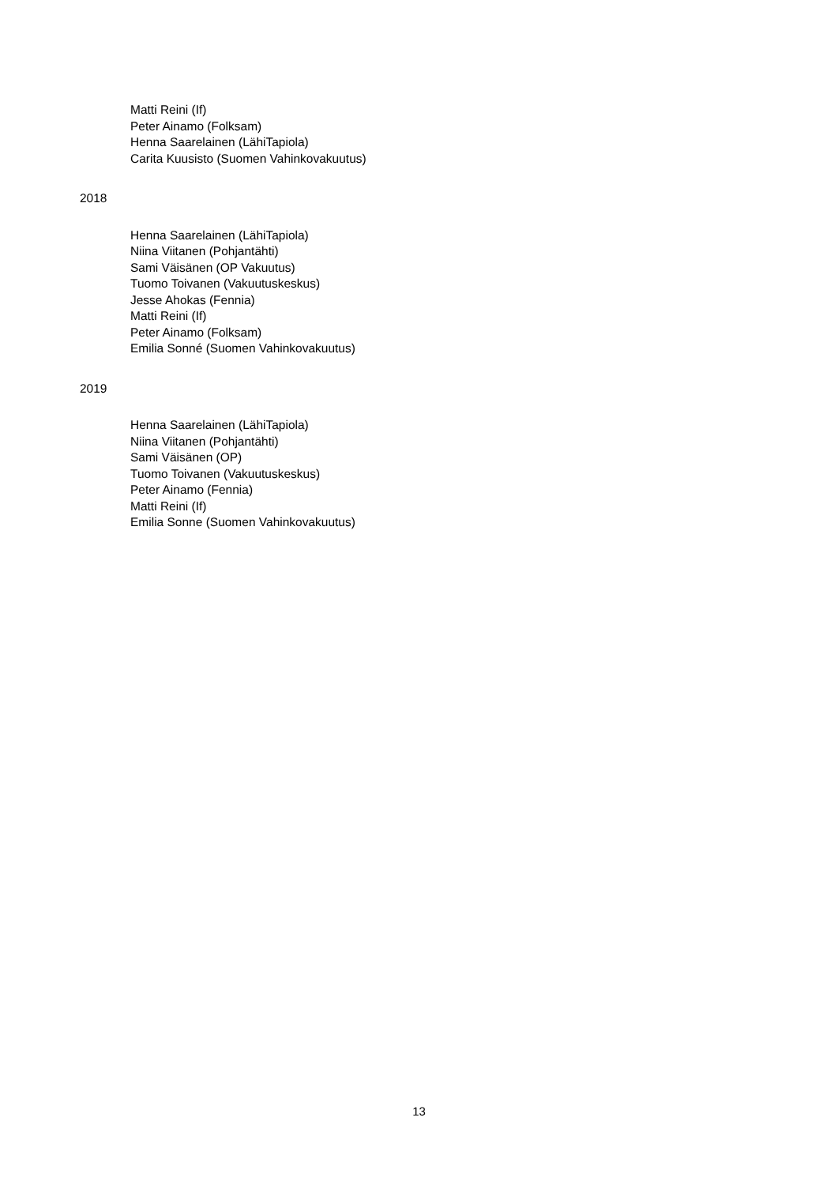Matti Reini (If)
Peter Ainamo (Folksam)
Henna Saarelainen (LähiTapiola)
Carita Kuusisto (Suomen Vahinkovakuutus)
2018
Henna Saarelainen (LähiTapiola)
Niina Viitanen (Pohjantähti)
Sami Väisänen (OP Vakuutus)
Tuomo Toivanen (Vakuutuskeskus)
Jesse Ahokas (Fennia)
Matti Reini (If)
Peter Ainamo (Folksam)
Emilia Sonné (Suomen Vahinkovakuutus)
2019
Henna Saarelainen (LähiTapiola)
Niina Viitanen (Pohjantähti)
Sami Väisänen (OP)
Tuomo Toivanen (Vakuutuskeskus)
Peter Ainamo (Fennia)
Matti Reini (If)
Emilia Sonne (Suomen Vahinkovakuutus)
13